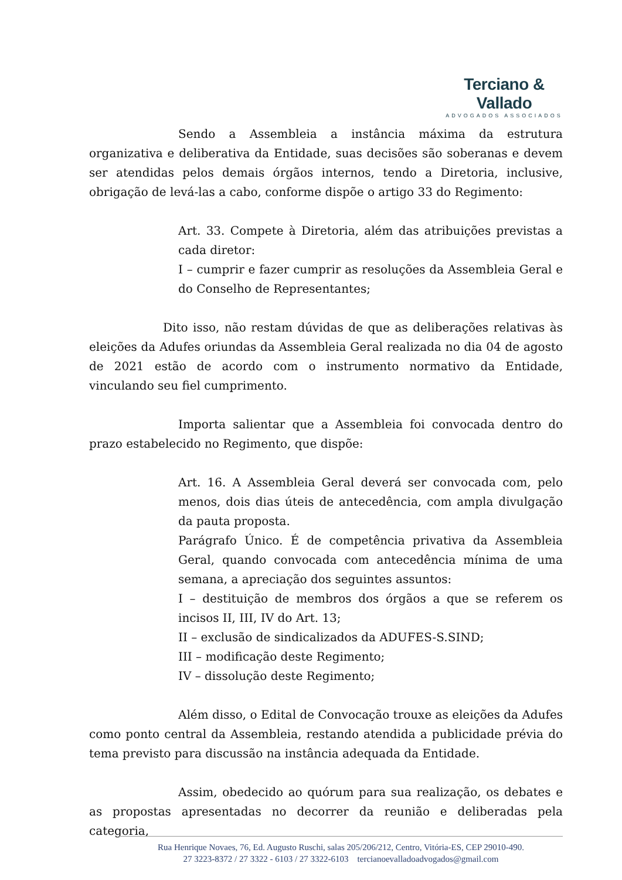Terciano & Vallado
ADVOGADOS ASSOCIADOS
Sendo a Assembleia a instância máxima da estrutura organizativa e deliberativa da Entidade, suas decisões são soberanas e devem ser atendidas pelos demais órgãos internos, tendo a Diretoria, inclusive, obrigação de levá-las a cabo, conforme dispõe o artigo 33 do Regimento:
Art. 33. Compete à Diretoria, além das atribuições previstas a cada diretor:
I – cumprir e fazer cumprir as resoluções da Assembleia Geral e do Conselho de Representantes;
Dito isso, não restam dúvidas de que as deliberações relativas às eleições da Adufes oriundas da Assembleia Geral realizada no dia 04 de agosto de 2021 estão de acordo com o instrumento normativo da Entidade, vinculando seu fiel cumprimento.
Importa salientar que a Assembleia foi convocada dentro do prazo estabelecido no Regimento, que dispõe:
Art. 16. A Assembleia Geral deverá ser convocada com, pelo menos, dois dias úteis de antecedência, com ampla divulgação da pauta proposta.
Parágrafo Único. É de competência privativa da Assembleia Geral, quando convocada com antecedência mínima de uma semana, a apreciação dos seguintes assuntos:
I – destituição de membros dos órgãos a que se referem os incisos II, III, IV do Art. 13;
II – exclusão de sindicalizados da ADUFES-S.SIND;
III – modificação deste Regimento;
IV – dissolução deste Regimento;
Além disso, o Edital de Convocação trouxe as eleições da Adufes como ponto central da Assembleia, restando atendida a publicidade prévia do tema previsto para discussão na instância adequada da Entidade.
Assim, obedecido ao quórum para sua realização, os debates e as propostas apresentadas no decorrer da reunião e deliberadas pela categoria,
Rua Henrique Novaes, 76, Ed. Augusto Ruschi, salas 205/206/212, Centro, Vitória-ES, CEP 29010-490.
27 3223-8372 / 27 3322 - 6103 / 27 3322-6103 tercianoevalladoadvogados@gmail.com